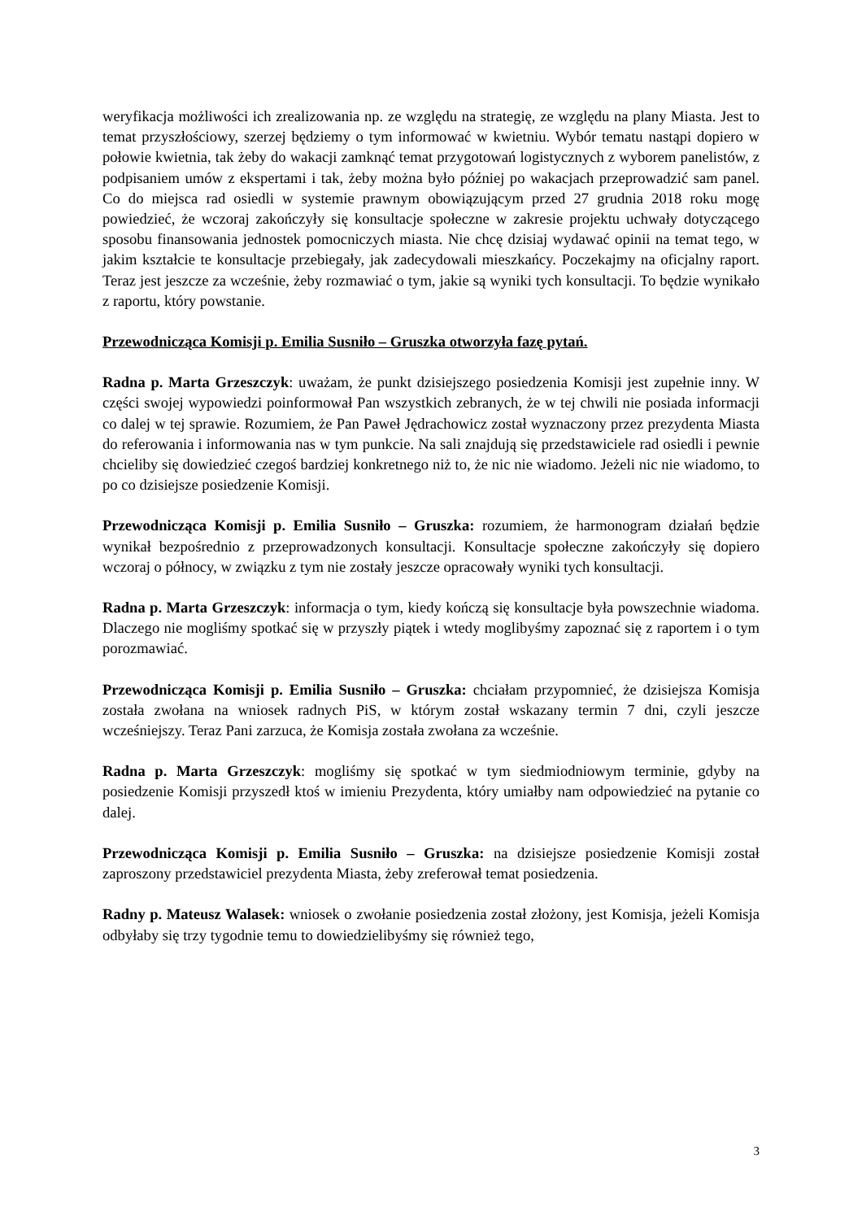weryfikacja możliwości ich zrealizowania np. ze względu na strategię, ze względu na plany Miasta. Jest to temat przyszłościowy, szerzej będziemy o tym informować w kwietniu. Wybór tematu nastąpi dopiero w połowie kwietnia, tak żeby do wakacji zamknąć temat przygotowań logistycznych z wyborem panelistów, z podpisaniem umów z ekspertami i tak, żeby można było później po wakacjach przeprowadzić sam panel. Co do miejsca rad osiedli w systemie prawnym obowiązującym przed 27 grudnia 2018 roku mogę powiedzieć, że wczoraj zakończyły się konsultacje społeczne w zakresie projektu uchwały dotyczącego sposobu finansowania jednostek pomocniczych miasta. Nie chcę dzisiaj wydawać opinii na temat tego, w jakim kształcie te konsultacje przebiegały, jak zadecydowali mieszkańcy. Poczekajmy na oficjalny raport. Teraz jest jeszcze za wcześnie, żeby rozmawiać o tym, jakie są wyniki tych konsultacji. To będzie wynikało z raportu, który powstanie.
Przewodnicząca Komisji p. Emilia Susniło – Gruszka otworzyła fazę pytań.
Radna p. Marta Grzeszczyk: uważam, że punkt dzisiejszego posiedzenia Komisji jest zupełnie inny. W części swojej wypowiedzi poinformował Pan wszystkich zebranych, że w tej chwili nie posiada informacji co dalej w tej sprawie. Rozumiem, że Pan Paweł Jędrachowicz został wyznaczony przez prezydenta Miasta do referowania i informowania nas w tym punkcie. Na sali znajdują się przedstawiciele rad osiedli i pewnie chcieliby się dowiedzieć czegoś bardziej konkretnego niż to, że nic nie wiadomo. Jeżeli nic nie wiadomo, to po co dzisiejsze posiedzenie Komisji.
Przewodnicząca Komisji p. Emilia Susniło – Gruszka: rozumiem, że harmonogram działań będzie wynikał bezpośrednio z przeprowadzonych konsultacji. Konsultacje społeczne zakończyły się dopiero wczoraj o północy, w związku z tym nie zostały jeszcze opracowały wyniki tych konsultacji.
Radna p. Marta Grzeszczyk: informacja o tym, kiedy kończą się konsultacje była powszechnie wiadoma. Dlaczego nie mogliśmy spotkać się w przyszły piątek i wtedy moglibyśmy zapoznać się z raportem i o tym porozmawiać.
Przewodnicząca Komisji p. Emilia Susniło – Gruszka: chciałam przypomnieć, że dzisiejsza Komisja została zwołana na wniosek radnych PiS, w którym został wskazany termin 7 dni, czyli jeszcze wcześniejszy. Teraz Pani zarzuca, że Komisja została zwołana za wcześnie.
Radna p. Marta Grzeszczyk: mogliśmy się spotkać w tym siedmiodniowym terminie, gdyby na posiedzenie Komisji przyszedł ktoś w imieniu Prezydenta, który umiałby nam odpowiedzieć na pytanie co dalej.
Przewodnicząca Komisji p. Emilia Susniło – Gruszka: na dzisiejsze posiedzenie Komisji został zaproszony przedstawiciel prezydenta Miasta, żeby zreferował temat posiedzenia.
Radny p. Mateusz Walasek: wniosek o zwołanie posiedzenia został złożony, jest Komisja, jeżeli Komisja odbyłaby się trzy tygodnie temu to dowiedzielibyśmy się również tego,
3